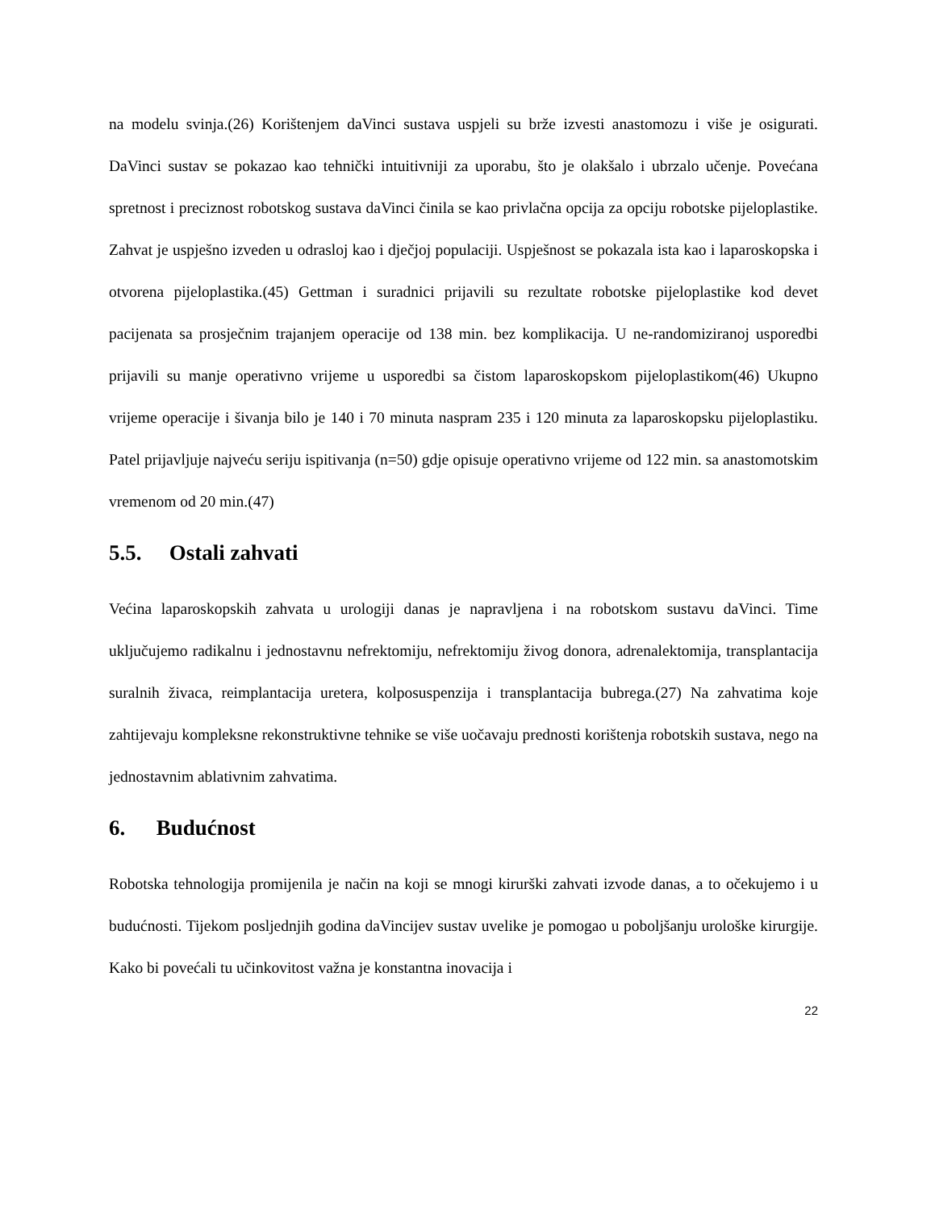na modelu svinja.(26) Korištenjem daVinci sustava uspjeli su brže izvesti anastomozu i više je osigurati. DaVinci sustav se pokazao kao tehnički intuitivniji za uporabu, što je olakšalo i ubrzalo učenje. Povećana spretnost i preciznost robotskog sustava daVinci činila se kao privlačna opcija za opciju robotske pijeloplastike. Zahvat je uspješno izveden u odrasloj kao i dječjoj populaciji. Uspješnost se pokazala ista kao i laparoskopska i otvorena pijeloplastika.(45) Gettman i suradnici prijavili su rezultate robotske pijeloplastike kod devet pacijenata sa prosječnim trajanjem operacije od 138 min. bez komplikacija. U ne-randomiziranoj usporedbi prijavili su manje operativno vrijeme u usporedbi sa čistom laparoskopskom pijeloplastikom(46) Ukupno vrijeme operacije i šivanja bilo je 140 i 70 minuta naspram 235 i 120 minuta za laparoskopsku pijeloplastiku. Patel prijavljuje najveću seriju ispitivanja (n=50) gdje opisuje operativno vrijeme od 122 min. sa anastomotskim vremenom od 20 min.(47)
5.5. Ostali zahvati
Većina laparoskopskih zahvata u urologiji danas je napravljena i na robotskom sustavu daVinci. Time uključujemo radikalnu i jednostavnu nefrektomiju, nefrektomiju živog donora, adrenalektomija, transplantacija suralnih živaca, reimplantacija uretera, kolposuspenzija i transplantacija bubrega.(27) Na zahvatima koje zahtijevaju kompleksne rekonstruktivne tehnike se više uočavaju prednosti korištenja robotskih sustava, nego na jednostavnim ablativnim zahvatima.
6. Budućnost
Robotska tehnologija promijenila je način na koji se mnogi kirurški zahvati izvode danas, a to očekujemo i u budućnosti. Tijekom posljednjih godina daVincijev sustav uvelike je pomogao u poboljšanju urološke kirurgije. Kako bi povećali tu učinkovitost važna je konstantna inovacija i
22